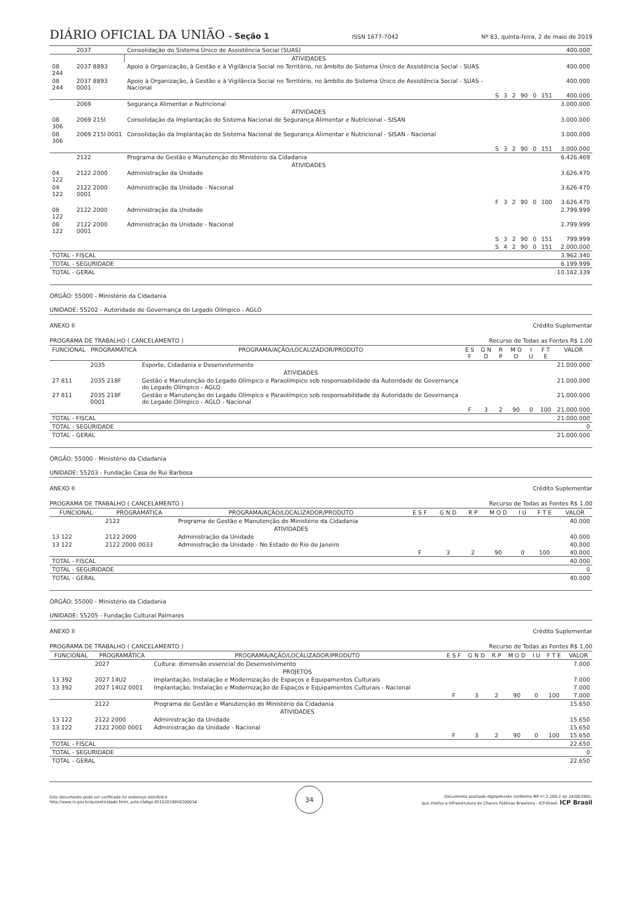DIÁRIO OFICIAL DA UNIÃO - Seção 1 ISSN 1677-7042 Nº 83, quinta-feira, 2 de maio de 2019
| | 2037 | Consolidação do Sistema Único de Assistência Social (SUAS) | | | | | | | 400.000 |
| | | ATIVIDADES | | | | | | | |
| 08 244 | 2037 8893 | Apoio à Organização, à Gestão e à Vigilância Social no Território, no âmbito do Sistema Único de Assistência Social - SUAS | | | | | | | 400.000 |
| 08 244 | 2037 8893 0001 | Apoio à Organização, à Gestão e à Vigilância Social no Território, no âmbito do Sistema Único de Assistência Social - SUAS - Nacional | | | | | | | 400.000 |
| | | | S | 3 | 2 | 90 | 0 | 151 | 400.000 |
| | 2069 | Segurança Alimentar e Nutricional | | | | | | | 3.000.000 |
| | | ATIVIDADES | | | | | | | |
| 08 306 | 2069 215I | Consolidação da Implantação do Sistema Nacional de Segurança Alimentar e Nutricional - SISAN | | | | | | | 3.000.000 |
| 08 306 | 2069 215I 0001 | Consolidação da Implantação do Sistema Nacional de Segurança Alimentar e Nutricional - SISAN - Nacional | | | | | | | 3.000.000 |
| | | | S | 3 | 2 | 90 | 0 | 151 | 3.000.000 |
| | 2122 | Programa de Gestão e Manutenção do Ministério da Cidadania | | | | | | | 6.426.469 |
| | | ATIVIDADES | | | | | | | |
| 04 122 | 2122 2000 | Administração da Unidade | | | | | | | 3.626.470 |
| 04 122 | 2122 2000 0001 | Administração da Unidade - Nacional | | | | | | | 3.626.470 |
| | | | F | 3 | 2 | 90 | 0 | 100 | 3.626.470 |
| 08 122 | 2122 2000 | Administração da Unidade | | | | | | | 2.799.999 |
| 08 122 | 2122 2000 0001 | Administração da Unidade - Nacional | | | | | | | 2.799.999 |
| | | | S | 3 | 2 | 90 | 0 | 151 | 799.999 |
| | | | S | 4 | 2 | 90 | 0 | 151 | 2.000.000 |
| TOTAL - FISCAL | | | | | | | | | 3.962.340 |
| TOTAL - SEGURIDADE | | | | | | | | | 6.199.999 |
| TOTAL - GERAL | | | | | | | | | 10.162.339 |
ÓRGÃO: 55000 - Ministério da Cidadania
UNIDADE: 55202 - Autoridade de Governança do Legado Olímpico - AGLO
ANEXO II Crédito Suplementar
PROGRAMA DE TRABALHO ( CANCELAMENTO ) Recurso de Todas as Fontes R$ 1,00
| FUNCIONAL | PROGRAMÁTICA | PROGRAMA/AÇÃO/LOCALIZADOR/PRODUTO | E S F | G N D | R P | M O D | I U | F T E | VALOR |
| --- | --- | --- | --- | --- | --- | --- | --- | --- | --- |
| | 2035 | Esporte, Cidadania e Desenvolvimento | | | | | | | 21.000.000 |
| | | ATIVIDADES | | | | | | | |
| 27 811 | 2035 218F | Gestão e Manutenção do Legado Olímpico e Paraolímpico sob responsabilidade da Autoridade de Governança do Legado Olímpico - AGLO | | | | | | | 21.000.000 |
| 27 811 | 2035 218F 0001 | Gestão e Manutenção do Legado Olímpico e Paraolímpico sob responsabilidade da Autoridade de Governança do Legado Olímpico - AGLO - Nacional | | | | | | | 21.000.000 |
| | | | F | 3 | 2 | 90 | 0 | 100 | 21.000.000 |
| TOTAL - FISCAL | | | | | | | | | 21.000.000 |
| TOTAL - SEGURIDADE | | | | | | | | | 0 |
| TOTAL - GERAL | | | | | | | | | 21.000.000 |
ÓRGÃO: 55000 - Ministério da Cidadania
UNIDADE: 55203 - Fundação Casa de Rui Barbosa
ANEXO II Crédito Suplementar
PROGRAMA DE TRABALHO ( CANCELAMENTO ) Recurso de Todas as Fontes R$ 1,00
| FUNCIONAL | PROGRAMÁTICA | PROGRAMA/AÇÃO/LOCALIZADOR/PRODUTO | E S F | G N D | R P | M O D | I U | F T E | VALOR |
| --- | --- | --- | --- | --- | --- | --- | --- | --- | --- |
| | 2122 | Programa de Gestão e Manutenção do Ministério da Cidadania | | | | | | | 40.000 |
| | | ATIVIDADES | | | | | | | |
| 13 122 | 2122 2000 | Administração da Unidade | | | | | | | 40.000 |
| 13 122 | 2122 2000 0033 | Administração da Unidade - No Estado do Rio de Janeiro | | | | | | | 40.000 |
| | | | F | 3 | 2 | 90 | 0 | 100 | 40.000 |
| TOTAL - FISCAL | | | | | | | | | 40.000 |
| TOTAL - SEGURIDADE | | | | | | | | | 0 |
| TOTAL - GERAL | | | | | | | | | 40.000 |
ÓRGÃO: 55000 - Ministério da Cidadania
UNIDADE: 55205 - Fundação Cultural Palmares
ANEXO II Crédito Suplementar
PROGRAMA DE TRABALHO ( CANCELAMENTO ) Recurso de Todas as Fontes R$ 1,00
| FUNCIONAL | PROGRAMÁTICA | PROGRAMA/AÇÃO/LOCALIZADOR/PRODUTO | E S F | G N D | R P | M O D | I U | F T E | VALOR |
| --- | --- | --- | --- | --- | --- | --- | --- | --- | --- |
| | 2027 | Cultura: dimensão essencial do Desenvolvimento | | | | | | | 7.000 |
| | | PROJETOS | | | | | | | |
| 13 392 | 2027 14U2 | Implantação, Instalação e Modernização de Espaços e Equipamentos Culturais | | | | | | | 7.000 |
| 13 392 | 2027 14U2 0001 | Implantação, Instalação e Modernização de Espaços e Equipamentos Culturais - Nacional | | | | | | | 7.000 |
| | | | F | 3 | 2 | 90 | 0 | 100 | 7.000 |
| | 2122 | Programa de Gestão e Manutenção do Ministério da Cidadania | | | | | | | 15.650 |
| | | ATIVIDADES | | | | | | | |
| 13 122 | 2122 2000 | Administração da Unidade | | | | | | | 15.650 |
| 13 122 | 2122 2000 0001 | Administração da Unidade - Nacional | | | | | | | 15.650 |
| | | | F | 3 | 2 | 90 | 0 | 100 | 15.650 |
| TOTAL - FISCAL | | | | | | | | | 22.650 |
| TOTAL - SEGURIDADE | | | | | | | | | 0 |
| TOTAL - GERAL | | | | | | | | | 22.650 |
Este documento pode ser verificado no endereço eletrônico
http://www.in.gov.br/autenticidade.html, pelo código 05152019050200034
34
Documento assinado digitalmente conforme MP nº 2.200-2 de 24/08/2001,
que institui a Infraestrutura de Chaves Públicas Brasileira - ICP-Brasil. ICP Brasil